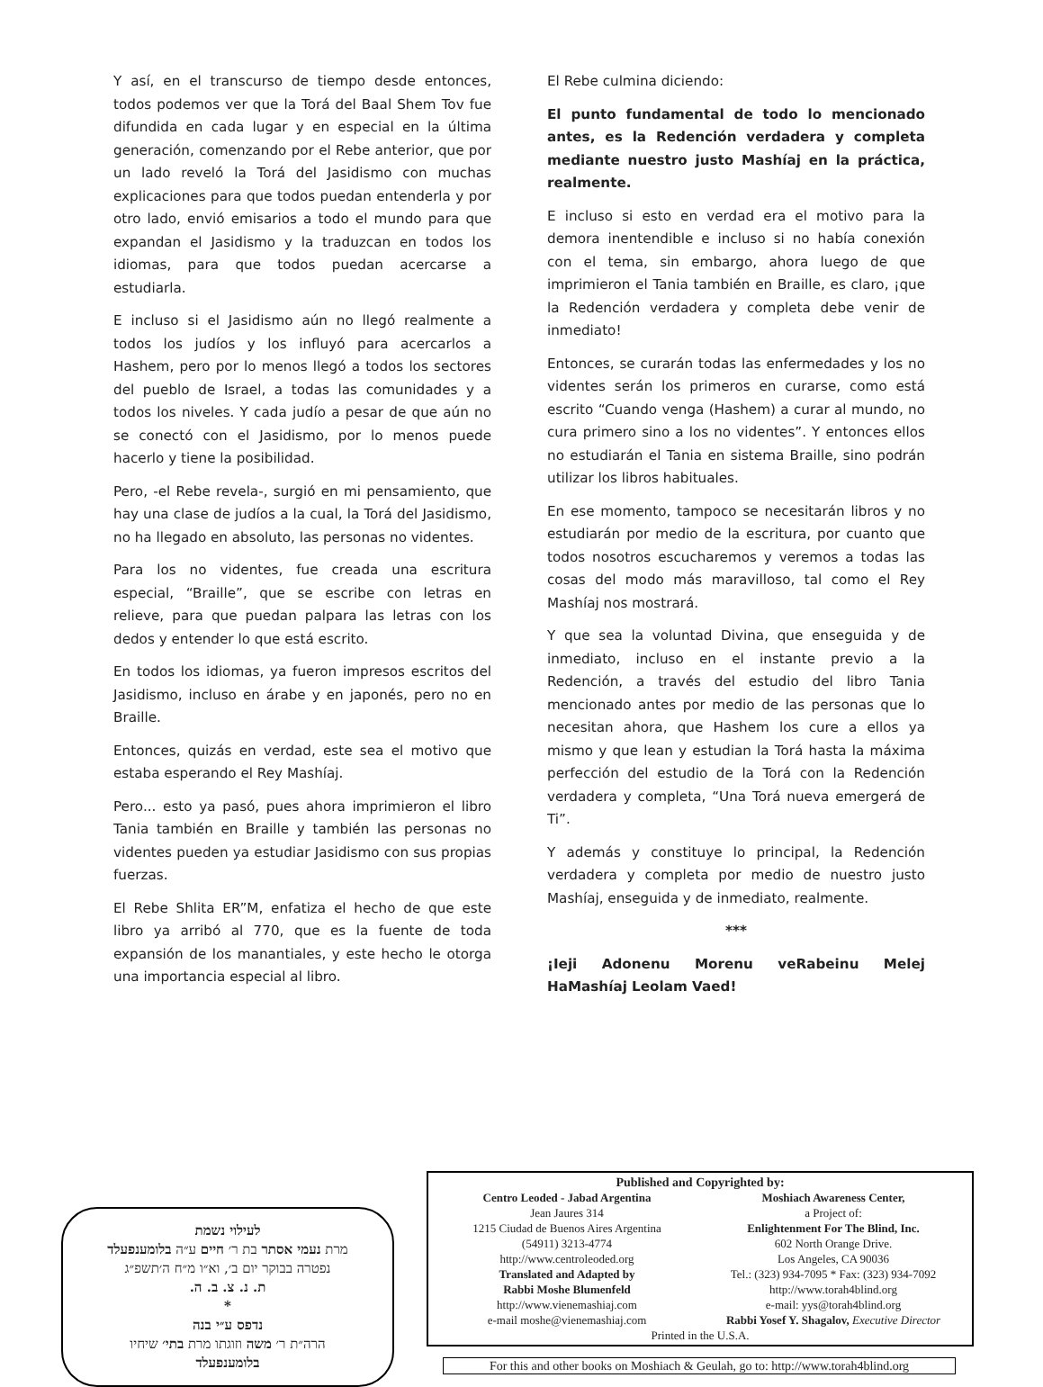Y así, en el transcurso de tiempo desde entonces, todos podemos ver que la Torá del Baal Shem Tov fue difundida en cada lugar y en especial en la última generación, comenzando por el Rebe anterior, que por un lado reveló la Torá del Jasidismo con muchas explicaciones para que todos puedan entenderla y por otro lado, envió emisarios a todo el mundo para que expandan el Jasidismo y la traduzcan en todos los idiomas, para que todos puedan acercarse a estudiarla.
E incluso si el Jasidismo aún no llegó realmente a todos los judíos y los influyó para acercarlos a Hashem, pero por lo menos llegó a todos los sectores del pueblo de Israel, a todas las comunidades y a todos los niveles. Y cada judío a pesar de que aún no se conectó con el Jasidismo, por lo menos puede hacerlo y tiene la posibilidad.
Pero, -el Rebe revela-, surgió en mi pensamiento, que hay una clase de judíos a la cual, la Torá del Jasidismo, no ha llegado en absoluto, las personas no videntes.
Para los no videntes, fue creada una escritura especial, “Braille”, que se escribe con letras en relieve, para que puedan palpara las letras con los dedos y entender lo que está escrito.
En todos los idiomas, ya fueron impresos escritos del Jasidismo, incluso en árabe y en japonés, pero no en Braille.
Entonces, quizás en verdad, este sea el motivo que estaba esperando el Rey Mashíaj.
Pero... esto ya pasó, pues ahora imprimieron el libro Tania también en Braille y también las personas no videntes pueden ya estudiar Jasidismo con sus propias fuerzas.
El Rebe Shlita ER”M, enfatiza el hecho de que este libro ya arribó al 770, que es la fuente de toda expansión de los manantiales, y este hecho le otorga una importancia especial al libro.
El Rebe culmina diciendo:
El punto fundamental de todo lo mencionado antes, es la Redención verdadera y completa mediante nuestro justo Mashíaj en la práctica, realmente.
E incluso si esto en verdad era el motivo para la demora inentendible e incluso si no había conexión con el tema, sin embargo, ahora luego de que imprimieron el Tania también en Braille, es claro, ¡que la Redención verdadera y completa debe venir de inmediato!
Entonces, se curarán todas las enfermedades y los no videntes serán los primeros en curarse, como está escrito “Cuando venga (Hashem) a curar al mundo, no cura primero sino a los no videntes”. Y entonces ellos no estudiarán el Tania en sistema Braille, sino podrán utilizar los libros habituales.
En ese momento, tampoco se necesitarán libros y no estudiarán por medio de la escritura, por cuanto que todos nosotros escucharemos y veremos a todas las cosas del modo más maravilloso, tal como el Rey Mashíaj nos mostrará.
Y que sea la voluntad Divina, que enseguida y de inmediato, incluso en el instante previo a la Redención, a través del estudio del libro Tania mencionado antes por medio de las personas que lo necesitan ahora, que Hashem los cure a ellos ya mismo y que lean y estudian la Torá hasta la máxima perfección del estudio de la Torá con la Redención verdadera y completa, “Una Torá nueva emergerá de Ti”.
Y además y constituye lo principal, la Redención verdadera y completa por medio de nuestro justo Mashíaj, enseguida y de inmediato, realmente.
***
¡Ieji Adonenu Morenu veRabeinu Melej HaMashíaj Leolam Vaed!
לעילוי נשמת
מרת נעמי אסתר בת ר׳ חיים ע״ה בלומענפעלד
נפטרה בבוקר יום ב׳, וא״ו מ״ח ה׳תשפ״ג
ת. נ. צ. ב. ה.
*
נדפס ע״י בנה
הרה״ת ר׳ משה וזוגתו מרת בתי׳ שיחיו
בלומענפעלד
Published and Copyrighted by:
Centro Leoded - Jabad Argentina
Jean Jaures 314
1215 Ciudad de Buenos Aires Argentina
(54911) 3213-4774
http://www.centroleoded.org
Translated and Adapted by
Rabbi Moshe Blumenfeld
http://www.vienemashiaj.com
e-mail moshe@vienemashiaj.com
Moshiach Awareness Center,
a Project of:
Enlightenment For The Blind, Inc.
602 North Orange Drive.
Los Angeles, CA 90036
Tel.: (323) 934-7095 * Fax: (323) 934-7092
http://www.torah4blind.org
e-mail: yys@torah4blind.org
Rabbi Yosef Y. Shagalov, Executive Director
Printed in the U.S.A.
For this and other books on Moshiach & Geulah, go to: http://www.torah4blind.org